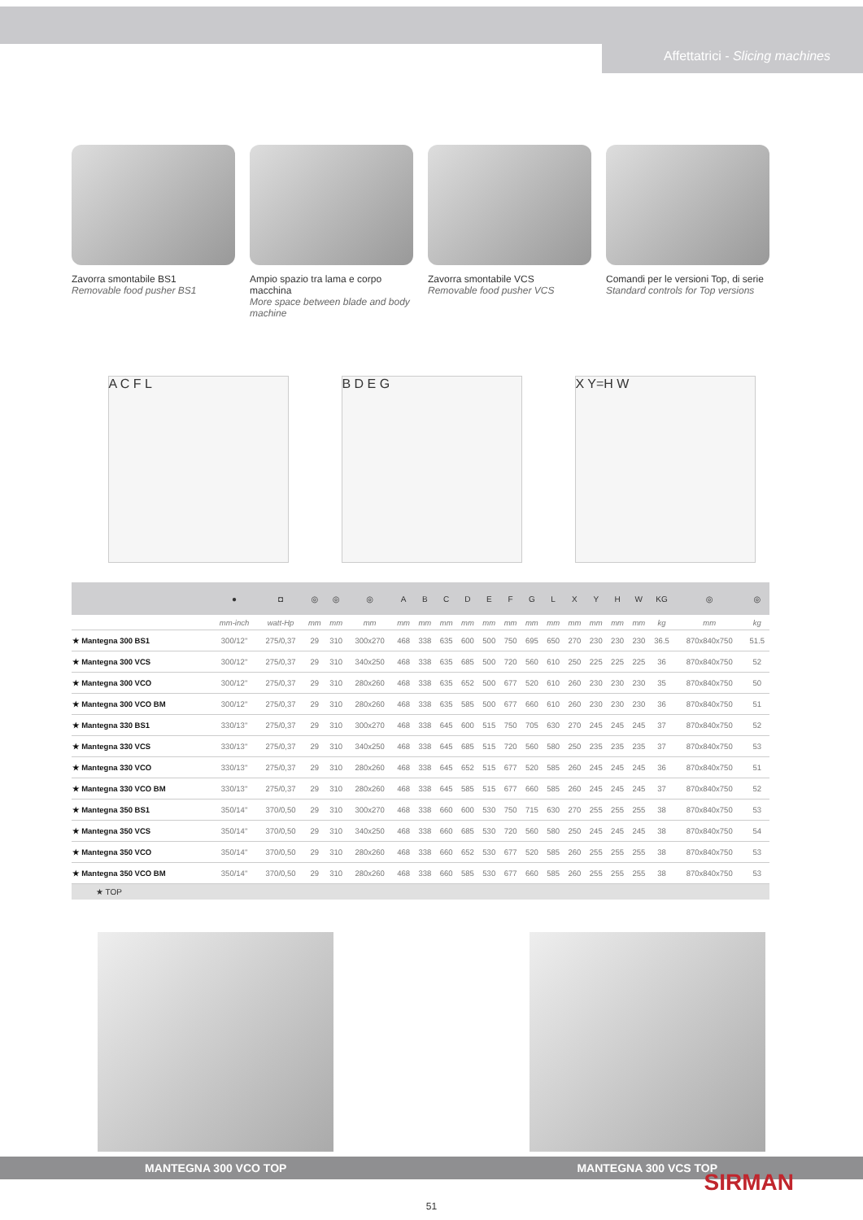Affettatrici - Slicing machines
Zavorra smontabile BS1
Removable food pusher BS1
Ampio spazio tra lama e corpo macchina
More space between blade and body machine
Zavorra smontabile VCS
Removable food pusher VCS
Comandi per le versioni Top, di serie
Standard controls for Top versions
A C F L B D E G X Y=H W
| | ● | ◘ | ◎ | ◎ | ◎ | A | B | C | D | E | F | G | L | X | Y | H | W | KG | ◎ | ◎ |
| --- | --- | --- | --- | --- | --- | --- | --- | --- | --- | --- | --- | --- | --- | --- | --- | --- | --- | --- | --- | --- |
| | mm-inch | watt-Hp | mm | mm | mm | mm | mm | mm | mm | mm | mm | mm | mm | mm | mm | mm | mm | kg | mm | kg |
| ★ Mantegna 300 BS1 | 300/12" | 275/0,37 | 29 | 310 | 300x270 | 468 | 338 | 635 | 600 | 500 | 750 | 695 | 650 | 270 | 230 | 230 | 230 | 36.5 | 870x840x750 | 51.5 |
| ★ Mantegna 300 VCS | 300/12" | 275/0,37 | 29 | 310 | 340x250 | 468 | 338 | 635 | 685 | 500 | 720 | 560 | 610 | 250 | 225 | 225 | 225 | 36 | 870x840x750 | 52 |
| ★ Mantegna 300 VCO | 300/12" | 275/0,37 | 29 | 310 | 280x260 | 468 | 338 | 635 | 652 | 500 | 677 | 520 | 610 | 260 | 230 | 230 | 230 | 35 | 870x840x750 | 50 |
| ★ Mantegna 300 VCO BM | 300/12" | 275/0,37 | 29 | 310 | 280x260 | 468 | 338 | 635 | 585 | 500 | 677 | 660 | 610 | 260 | 230 | 230 | 230 | 36 | 870x840x750 | 51 |
| ★ Mantegna 330 BS1 | 330/13" | 275/0,37 | 29 | 310 | 300x270 | 468 | 338 | 645 | 600 | 515 | 750 | 705 | 630 | 270 | 245 | 245 | 245 | 37 | 870x840x750 | 52 |
| ★ Mantegna 330 VCS | 330/13" | 275/0,37 | 29 | 310 | 340x250 | 468 | 338 | 645 | 685 | 515 | 720 | 560 | 580 | 250 | 235 | 235 | 235 | 37 | 870x840x750 | 53 |
| ★ Mantegna 330 VCO | 330/13" | 275/0,37 | 29 | 310 | 280x260 | 468 | 338 | 645 | 652 | 515 | 677 | 520 | 585 | 260 | 245 | 245 | 245 | 36 | 870x840x750 | 51 |
| ★ Mantegna 330 VCO BM | 330/13" | 275/0,37 | 29 | 310 | 280x260 | 468 | 338 | 645 | 585 | 515 | 677 | 660 | 585 | 260 | 245 | 245 | 245 | 37 | 870x840x750 | 52 |
| ★ Mantegna 350 BS1 | 350/14" | 370/0,50 | 29 | 310 | 300x270 | 468 | 338 | 660 | 600 | 530 | 750 | 715 | 630 | 270 | 255 | 255 | 255 | 38 | 870x840x750 | 53 |
| ★ Mantegna 350 VCS | 350/14" | 370/0,50 | 29 | 310 | 340x250 | 468 | 338 | 660 | 685 | 530 | 720 | 560 | 580 | 250 | 245 | 245 | 245 | 38 | 870x840x750 | 54 |
| ★ Mantegna 350 VCO | 350/14" | 370/0,50 | 29 | 310 | 280x260 | 468 | 338 | 660 | 652 | 530 | 677 | 520 | 585 | 260 | 255 | 255 | 255 | 38 | 870x840x750 | 53 |
| ★ Mantegna 350 VCO BM | 350/14" | 370/0,50 | 29 | 310 | 280x260 | 468 | 338 | 660 | 585 | 530 | 677 | 660 | 585 | 260 | 255 | 255 | 255 | 38 | 870x840x750 | 53 |
★ TOP
MANTEGNA 300 VCO TOP MANTEGNA 300 VCS TOP
51
SIRMAN